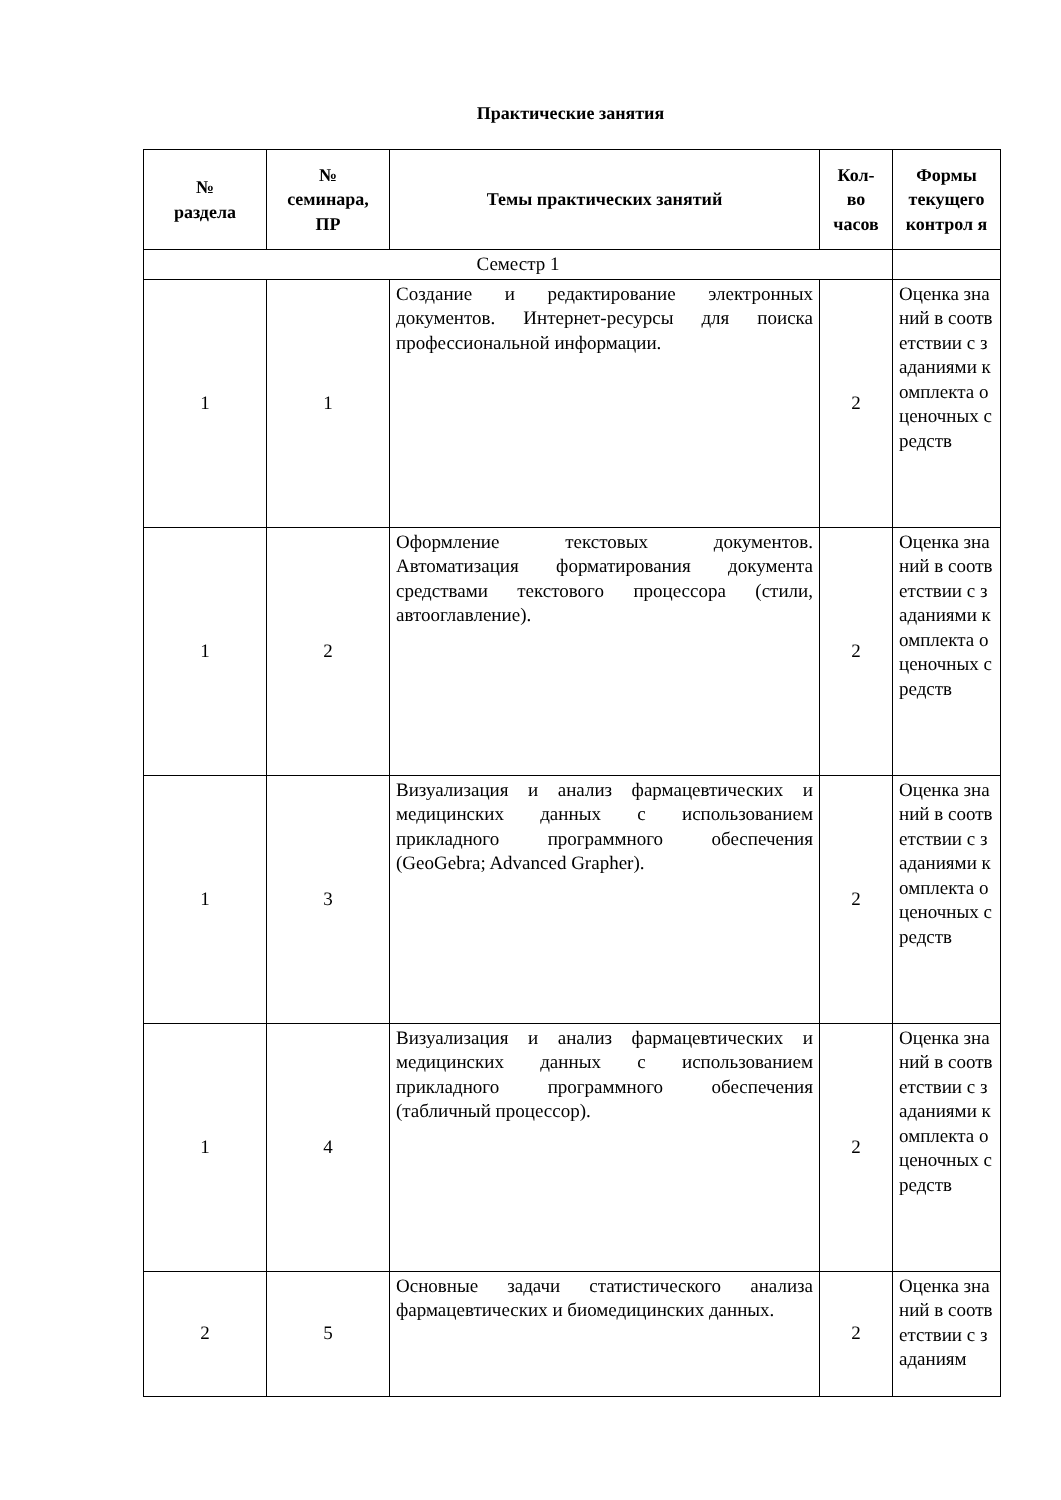Практические занятия
| № раздела | № семинара, ПР | Темы практических занятий | Кол- во часов | Формы текущего контрол я |
| --- | --- | --- | --- | --- |
| Семестр 1 | | | | |
| 1 | 1 | Создание и редактирование электронных документов. Интернет-ресурсы для поиска профессиональной информации. | 2 | Оценка знаний в соответствии с заданиями комплекта оценочных средств |
| 1 | 2 | Оформление текстовых документов. Автоматизация форматирования документа средствами текстового процессора (стили, автооглавление). | 2 | Оценка знаний в соответствии с заданиями комплекта оценочных средств |
| 1 | 3 | Визуализация и анализ фармацевтических и медицинских данных с использованием прикладного программного обеспечения (GeoGebra; Advanced Grapher). | 2 | Оценка знаний в соответствии с заданиями комплекта оценочных средств |
| 1 | 4 | Визуализация и анализ фармацевтических и медицинских данных с использованием прикладного программного обеспечения (табличный процессор). | 2 | Оценка знаний в соответствии с заданиями комплекта оценочных средств |
| 2 | 5 | Основные задачи статистического анализа фармацевтических и биомедицинских данных. | 2 | Оценка знаний в соответствии с заданиям |